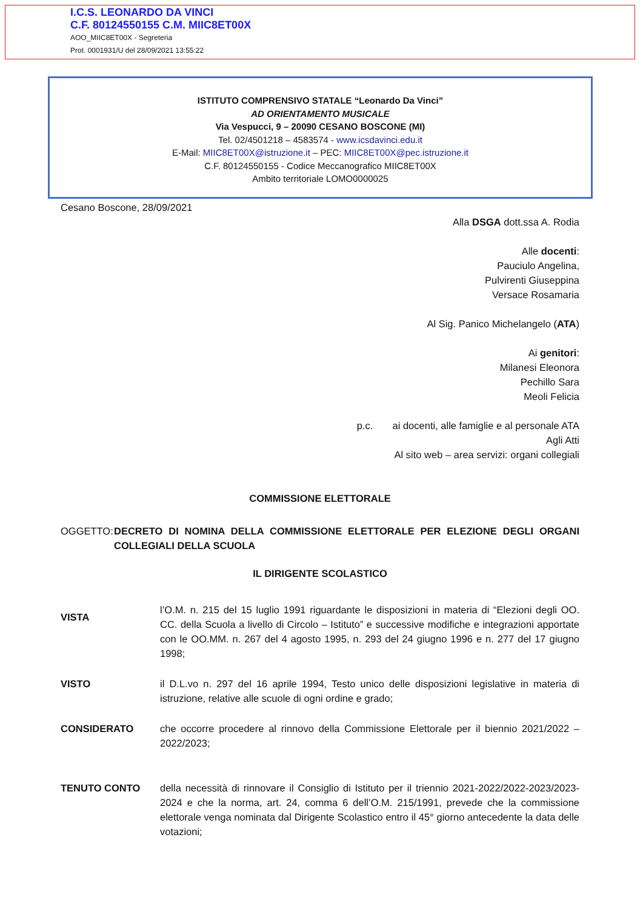I.C.S. LEONARDO DA VINCI
C.F. 80124550155 C.M. MIIC8ET00X
AOO_MIIC8ET00X - Segreteria
Prot. 0001931/U del 28/09/2021 13:55:22
ISTITUTO COMPRENSIVO STATALE “Leonardo Da Vinci”
AD ORIENTAMENTO MUSICALE
Via Vespucci, 9 – 20090 CESANO BOSCONE (MI)
Tel. 02/4501218 – 4583574 - www.icsdavinci.edu.it
E-Mail: MIIC8ET00X@istruzione.it – PEC: MIIC8ET00X@pec.istruzione.it
C.F. 80124550155 - Codice Meccanografico MIIC8ET00X
Ambito territoriale LOMO0000025
Cesano Boscone, 28/09/2021
Alla DSGA dott.ssa A. Rodia
Alle docenti:
Pauciulo Angelina,
Pulvirenti Giuseppina
Versace Rosamaria
Al Sig. Panico Michelangelo (ATA)
Ai genitori:
Milanesi Eleonora
Pechillo Sara
Meoli Felicia
p.c. ai docenti, alle famiglie e al personale ATA
Agli Atti
Al sito web – area servizi: organi collegiali
COMMISSIONE ELETTORALE
OGGETTO: DECRETO DI NOMINA DELLA COMMISSIONE ELETTORALE PER ELEZIONE DEGLI ORGANI COLLEGIALI DELLA SCUOLA
IL DIRIGENTE SCOLASTICO
VISTA
l’O.M. n. 215 del 15 luglio 1991 riguardante le disposizioni in materia di “Elezioni degli OO. CC. della Scuola a livello di Circolo – Istituto” e successive modifiche e integrazioni apportate con le OO.MM. n. 267 del 4 agosto 1995, n. 293 del 24 giugno 1996 e n. 277 del 17 giugno 1998;
VISTO il D.L.vo n. 297 del 16 aprile 1994, Testo unico delle disposizioni legislative in materia di istruzione, relative alle scuole di ogni ordine e grado;
CONSIDERATO che occorre procedere al rinnovo della Commissione Elettorale per il biennio 2021/2022 – 2022/2023;
TENUTO CONTO della necessità di rinnovare il Consiglio di Istituto per il triennio 2021-2022/2022-2023/2023-2024 e che la norma, art. 24, comma 6 dell’O.M. 215/1991, prevede che la commissione elettorale venga nominata dal Dirigente Scolastico entro il 45° giorno antecedente la data delle votazioni;